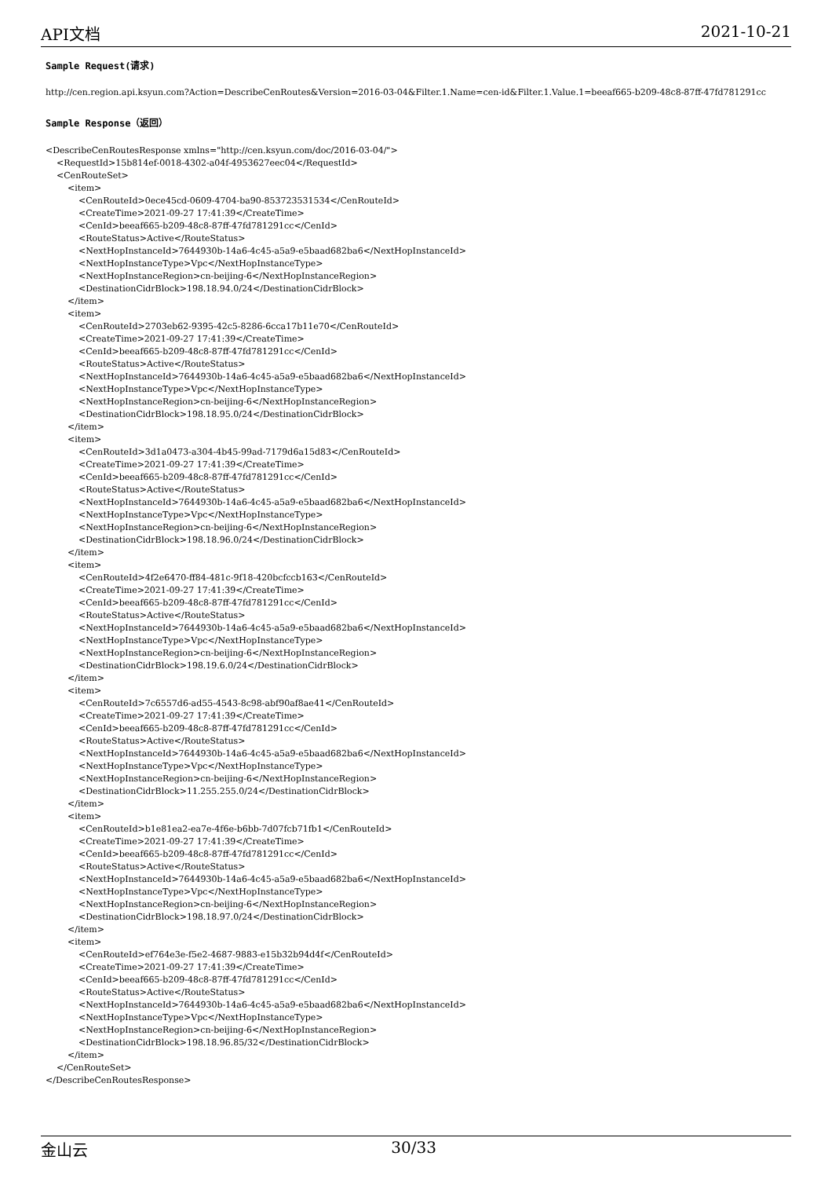API文档 2021-10-21
Sample Request(请求)
http://cen.region.api.ksyun.com?Action=DescribeCenRoutes&Version=2016-03-04&Filter.1.Name=cen-id&Filter.1.Value.1=beeaf665-b209-48c8-87ff-47fd781291cc
Sample Response（返回）
<DescribeCenRoutesResponse xmlns="http://cen.ksyun.com/doc/2016-03-04/">
    <RequestId>15b814ef-0018-4302-a04f-4953627eec04</RequestId>
    <CenRouteSet>
        <item>
            <CenRouteId>0ece45cd-0609-4704-ba90-853723531534</CenRouteId>
            <CreateTime>2021-09-27 17:41:39</CreateTime>
            <CenId>beeaf665-b209-48c8-87ff-47fd781291cc</CenId>
            <RouteStatus>Active</RouteStatus>
            <NextHopInstanceId>7644930b-14a6-4c45-a5a9-e5baad682ba6</NextHopInstanceId>
            <NextHopInstanceType>Vpc</NextHopInstanceType>
            <NextHopInstanceRegion>cn-beijing-6</NextHopInstanceRegion>
            <DestinationCidrBlock>198.18.94.0/24</DestinationCidrBlock>
        </item>
        <item>
            <CenRouteId>2703eb62-9395-42c5-8286-6cca17b11e70</CenRouteId>
            <CreateTime>2021-09-27 17:41:39</CreateTime>
            <CenId>beeaf665-b209-48c8-87ff-47fd781291cc</CenId>
            <RouteStatus>Active</RouteStatus>
            <NextHopInstanceId>7644930b-14a6-4c45-a5a9-e5baad682ba6</NextHopInstanceId>
            <NextHopInstanceType>Vpc</NextHopInstanceType>
            <NextHopInstanceRegion>cn-beijing-6</NextHopInstanceRegion>
            <DestinationCidrBlock>198.18.95.0/24</DestinationCidrBlock>
        </item>
        <item>
            <CenRouteId>3d1a0473-a304-4b45-99ad-7179d6a15d83</CenRouteId>
            <CreateTime>2021-09-27 17:41:39</CreateTime>
            <CenId>beeaf665-b209-48c8-87ff-47fd781291cc</CenId>
            <RouteStatus>Active</RouteStatus>
            <NextHopInstanceId>7644930b-14a6-4c45-a5a9-e5baad682ba6</NextHopInstanceId>
            <NextHopInstanceType>Vpc</NextHopInstanceType>
            <NextHopInstanceRegion>cn-beijing-6</NextHopInstanceRegion>
            <DestinationCidrBlock>198.18.96.0/24</DestinationCidrBlock>
        </item>
        <item>
            <CenRouteId>4f2e6470-ff84-481c-9f18-420bcfccb163</CenRouteId>
            <CreateTime>2021-09-27 17:41:39</CreateTime>
            <CenId>beeaf665-b209-48c8-87ff-47fd781291cc</CenId>
            <RouteStatus>Active</RouteStatus>
            <NextHopInstanceId>7644930b-14a6-4c45-a5a9-e5baad682ba6</NextHopInstanceId>
            <NextHopInstanceType>Vpc</NextHopInstanceType>
            <NextHopInstanceRegion>cn-beijing-6</NextHopInstanceRegion>
            <DestinationCidrBlock>198.19.6.0/24</DestinationCidrBlock>
        </item>
        <item>
            <CenRouteId>7c6557d6-ad55-4543-8c98-abf90af8ae41</CenRouteId>
            <CreateTime>2021-09-27 17:41:39</CreateTime>
            <CenId>beeaf665-b209-48c8-87ff-47fd781291cc</CenId>
            <RouteStatus>Active</RouteStatus>
            <NextHopInstanceId>7644930b-14a6-4c45-a5a9-e5baad682ba6</NextHopInstanceId>
            <NextHopInstanceType>Vpc</NextHopInstanceType>
            <NextHopInstanceRegion>cn-beijing-6</NextHopInstanceRegion>
            <DestinationCidrBlock>11.255.255.0/24</DestinationCidrBlock>
        </item>
        <item>
            <CenRouteId>b1e81ea2-ea7e-4f6e-b6bb-7d07fcb71fb1</CenRouteId>
            <CreateTime>2021-09-27 17:41:39</CreateTime>
            <CenId>beeaf665-b209-48c8-87ff-47fd781291cc</CenId>
            <RouteStatus>Active</RouteStatus>
            <NextHopInstanceId>7644930b-14a6-4c45-a5a9-e5baad682ba6</NextHopInstanceId>
            <NextHopInstanceType>Vpc</NextHopInstanceType>
            <NextHopInstanceRegion>cn-beijing-6</NextHopInstanceRegion>
            <DestinationCidrBlock>198.18.97.0/24</DestinationCidrBlock>
        </item>
        <item>
            <CenRouteId>ef764e3e-f5e2-4687-9883-e15b32b94d4f</CenRouteId>
            <CreateTime>2021-09-27 17:41:39</CreateTime>
            <CenId>beeaf665-b209-48c8-87ff-47fd781291cc</CenId>
            <RouteStatus>Active</RouteStatus>
            <NextHopInstanceId>7644930b-14a6-4c45-a5a9-e5baad682ba6</NextHopInstanceId>
            <NextHopInstanceType>Vpc</NextHopInstanceType>
            <NextHopInstanceRegion>cn-beijing-6</NextHopInstanceRegion>
            <DestinationCidrBlock>198.18.96.85/32</DestinationCidrBlock>
        </item>
    </CenRouteSet>
</DescribeCenRoutesResponse>
金山云 30/33